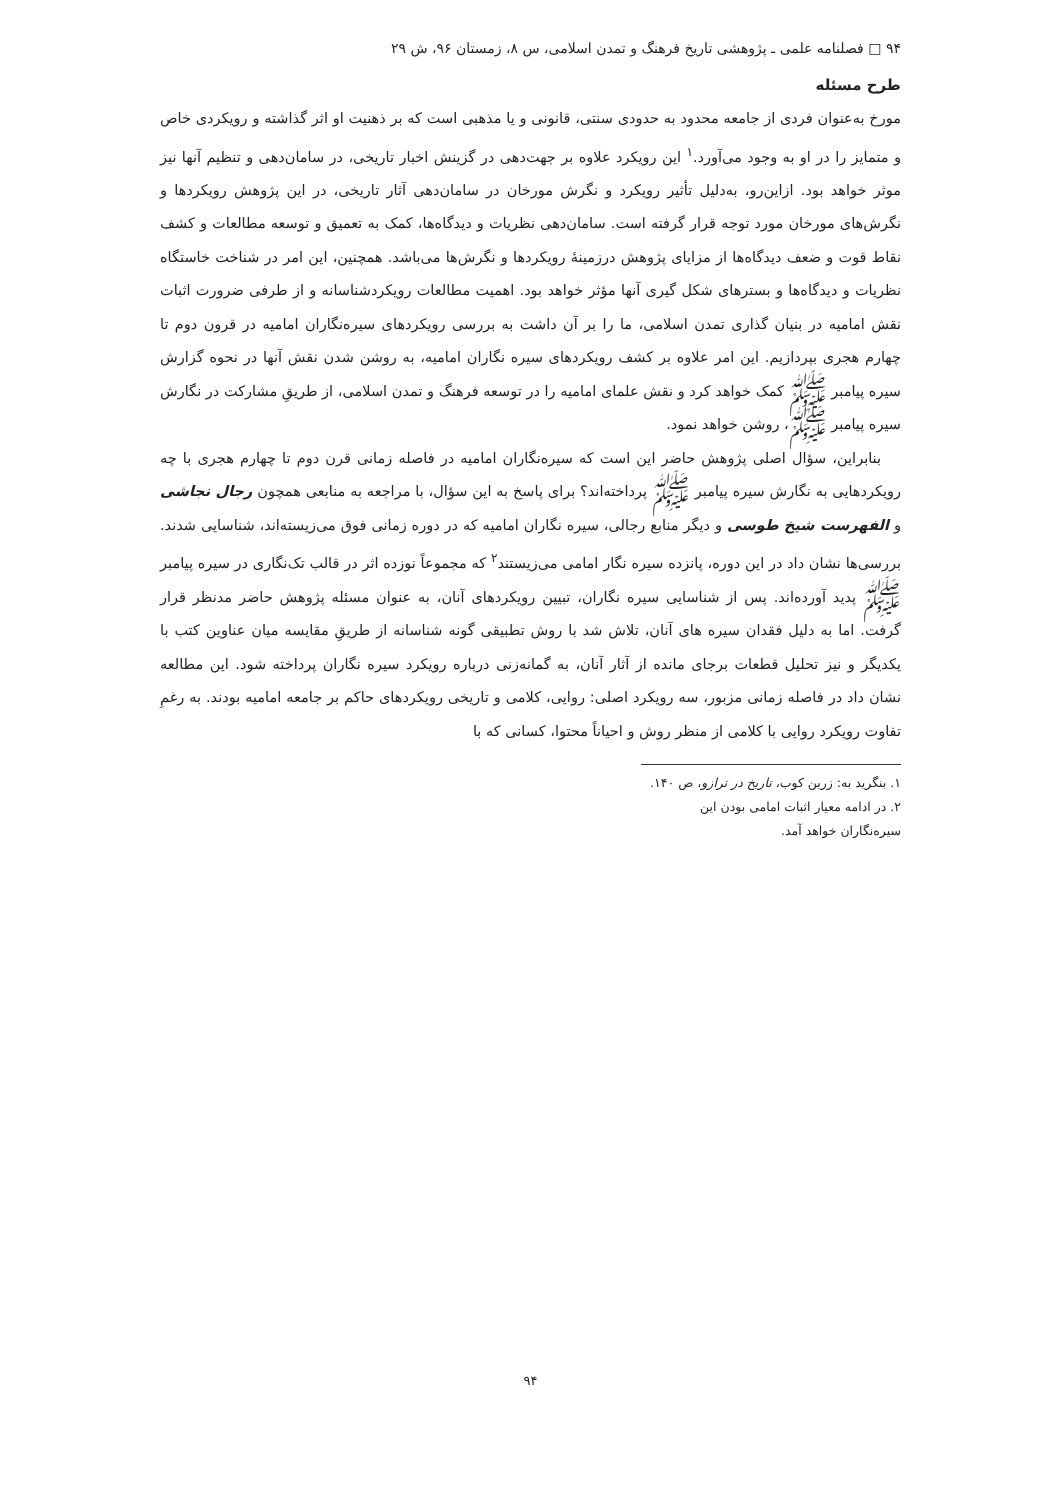۹۴ □ فصلنامه علمی ـ پژوهشی تاریخ فرهنگ و تمدن اسلامی، س ۸، زمستان ۹۶، ش ۲۹
طرح مسئله
مورخ به‌عنوان فردی از جامعه محدود به حدودی سنتی، قانونی و یا مذهبی است که بر ذهنیت او اثر گذاشته و رویکردی خاص و متمایز را در او به وجود می‌آورد.<sup>۱</sup> این رویکرد علاوه بر جهت‌دهی در گزینش اخبار تاریخی، در سامان‌دهی و تنظیم آنها نیز موثر خواهد بود. ازاین‌رو، به‌دلیل تأثیر رویکرد و نگرش مورخان در سامان‌دهی آثار تاریخی، در این پژوهش رویکردها و نگرش‌های مورخان مورد توجه قرار گرفته است. سامان‌دهی نظریات و دیدگاه‌ها، کمک به تعمیق و توسعه مطالعات و کشف نقاط قوت و ضعف دیدگاه‌ها از مزایای پژوهش درزمینهٔ رویکردها و نگرش‌ها می‌باشد. همچنین، این امر در شناخت خاستگاه نظریات و دیدگاه‌ها و بسترهای شکل گیری آنها مؤثر خواهد بود. اهمیت مطالعات رویکردشناسانه و از طرفی ضرورت اثبات نقش امامیه در بنیان گذاری تمدن اسلامی، ما را بر آن داشت به بررسی رویکردهای سیره‌نگاران امامیه در قرون دوم تا چهارم هجری بپردازیم. این امر علاوه بر کشف رویکردهای سیره نگاران امامیه، به روشن شدن نقش آنها در نحوه گزارش سیره پیامبر ﷺ کمک خواهد کرد و نقش علمای امامیه را در توسعه فرهنگ و تمدن اسلامی، از طریقِ مشارکت در نگارش سیره پیامبر ﷺ، روشن خواهد نمود.
بنابراین، سؤال اصلی پژوهش حاضر این است که سیره‌نگاران امامیه در فاصله زمانی قرن دوم تا چهارم هجری با چه رویکردهایی به نگارش سیره پیامبر ﷺ پرداخته‌اند؟ برای پاسخ به این سؤال، با مراجعه به منابعی همچون رجال نجاشی و الفهرست شیخ طوسی و دیگر منابع رجالی، سیره نگاران امامیه که در دوره زمانی فوق می‌زیسته‌اند، شناسایی شدند. بررسی‌ها نشان داد در این دوره، پانزده سیره نگار امامی می‌زیستند<sup>۲</sup> که مجموعاً نوزده اثر در قالب تک‌نگاری در سیره پیامبر ﷺ پدید آورده‌اند. پس از شناسایی سیره نگاران، تبیین رویکردهای آنان، به عنوان مسئله پژوهش حاضر مدنظر قرار گرفت. اما به دلیل فقدان سیره های آنان، تلاش شد با روش تطبیقی گونه شناسانه از طریقِ مقایسه میان عناوین کتب با یکدیگر و نیز تحلیل قطعات برجای مانده از آثار آنان، به گمانه‌زنی درباره رویکرد سیره نگاران پرداخته شود. این مطالعه نشان داد در فاصله زمانی مزبور، سه رویکرد اصلی: روایی، کلامی و تاریخی رویکردهای حاکم بر جامعه امامیه بودند. به رغمِ تفاوت رویکرد روایی با کلامی از منظر روش و احیاناً محتوا، کسانی که با
۱. بنگرید به: زرین کوب، تاریخ در ترازو، ص ۱۴۰.
۲. در ادامه معیار اثبات امامی بودن این سیره‌نگاران خواهد آمد.
۹۴